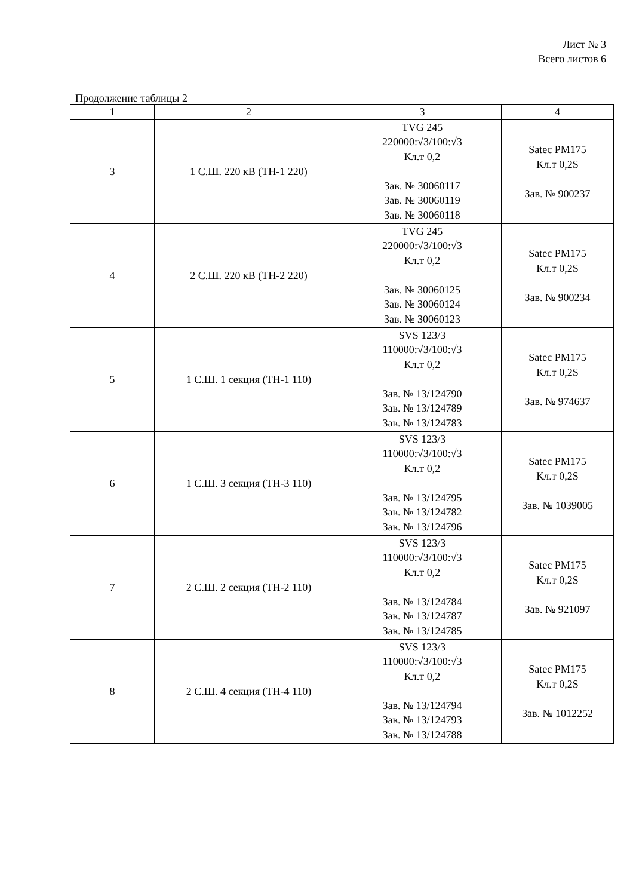Лист № 3
Всего листов 6
Продолжение таблицы 2
| 1 | 2 | 3 | 4 |
| --- | --- | --- | --- |
| 3 | 1 С.Ш. 220 кВ (ТН-1 220) | TVG 245 220000:√3/100:√3 Кл.т 0,2 Зав. № 30060117 Зав. № 30060119 Зав. № 30060118 | Satec PM175 Кл.т 0,2S Зав. № 900237 |
| 4 | 2 С.Ш. 220 кВ (ТН-2 220) | TVG 245 220000:√3/100:√3 Кл.т 0,2 Зав. № 30060125 Зав. № 30060124 Зав. № 30060123 | Satec PM175 Кл.т 0,2S Зав. № 900234 |
| 5 | 1 С.Ш. 1 секция (ТН-1 110) | SVS 123/3 110000:√3/100:√3 Кл.т 0,2 Зав. № 13/124790 Зав. № 13/124789 Зав. № 13/124783 | Satec PM175 Кл.т 0,2S Зав. № 974637 |
| 6 | 1 С.Ш. 3 секция (ТН-3 110) | SVS 123/3 110000:√3/100:√3 Кл.т 0,2 Зав. № 13/124795 Зав. № 13/124782 Зав. № 13/124796 | Satec PM175 Кл.т 0,2S Зав. № 1039005 |
| 7 | 2 С.Ш. 2 секция (ТН-2 110) | SVS 123/3 110000:√3/100:√3 Кл.т 0,2 Зав. № 13/124784 Зав. № 13/124787 Зав. № 13/124785 | Satec PM175 Кл.т 0,2S Зав. № 921097 |
| 8 | 2 С.Ш. 4 секция (ТН-4 110) | SVS 123/3 110000:√3/100:√3 Кл.т 0,2 Зав. № 13/124794 Зав. № 13/124793 Зав. № 13/124788 | Satec PM175 Кл.т 0,2S Зав. № 1012252 |